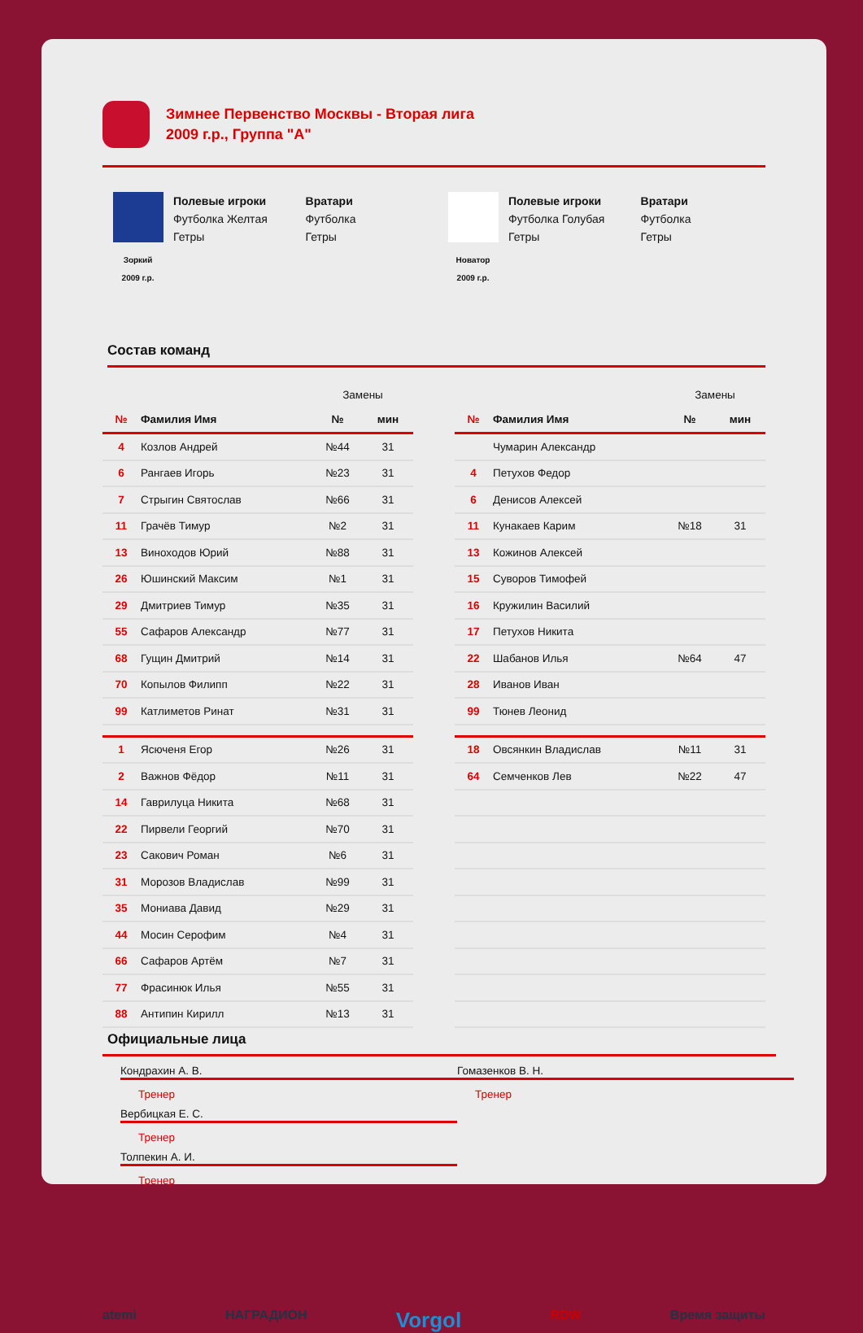Зимнее Первенство Москвы - Вторая лига
2009 г.р., Группа "А"
Зоркий
2009 г.р.
Полевые игроки
Футболка Желтая
Гетры
Вратари
Футболка
Гетры
Новатор
2009 г.р.
Полевые игроки
Футболка Голубая
Гетры
Вратари
Футболка
Гетры
Состав команд
| | | Замены | |
| № | Фамилия Имя | № | мин |
| 4 | Козлов Андрей | №44 | 31 |
| 6 | Рангаев Игорь | №23 | 31 |
| 7 | Стрыгин Святослав | №66 | 31 |
| 11 | Грачёв Тимур | №2 | 31 |
| 13 | Винохoдов Юрий | №88 | 31 |
| 26 | Юшинский Максим | №1 | 31 |
| 29 | Дмитриев Тимур | №35 | 31 |
| 55 | Сафаров Александр | №77 | 31 |
| 68 | Гущин Дмитрий | №14 | 31 |
| 70 | Копылов Филипп | №22 | 31 |
| 99 | Катлиметов Ринат | №31 | 31 |
| 1 | Ясюченя Егор | №26 | 31 |
| 2 | Важнов Фёдор | №11 | 31 |
| 14 | Гаврилуца Никита | №68 | 31 |
| 22 | Пирвели Георгий | №70 | 31 |
| 23 | Сакович Роман | №6 | 31 |
| 31 | Морозов Владислав | №99 | 31 |
| 35 | Мониава Давид | №29 | 31 |
| 44 | Мосин Серофим | №4 | 31 |
| 66 | Сафаров Артём | №7 | 31 |
| 77 | Фрасинюк Илья | №55 | 31 |
| 88 | Антипин Кирилл | №13 | 31 |
| | | Замены | |
| № | Фамилия Имя | № | мин |
| | Чумарин Александр | | |
| 4 | Петухов Федор | | |
| 6 | Денисов Алексей | | |
| 11 | Кунакаев Карим | №18 | 31 |
| 13 | Кожинов Алексей | | |
| 15 | Суворов Тимофей | | |
| 16 | Кружилин Василий | | |
| 17 | Петухов Никита | | |
| 22 | Шабанов Илья | №64 | 47 |
| 28 | Иванов Иван | | |
| 99 | Тюнев Леонид | | |
| 18 | Овсянкин Владислав | №11 | 31 |
| 64 | Семченков Лев | №22 | 47 |
Официальные лица
Кондрахин А. В.
Тренер
Вербицкая Е. С.
Тренер
Толпекин А. И.
Тренер
Гомазенков В. Н.
Тренер
atemi НАГРАДИОН Vorgol RDW Время защиты